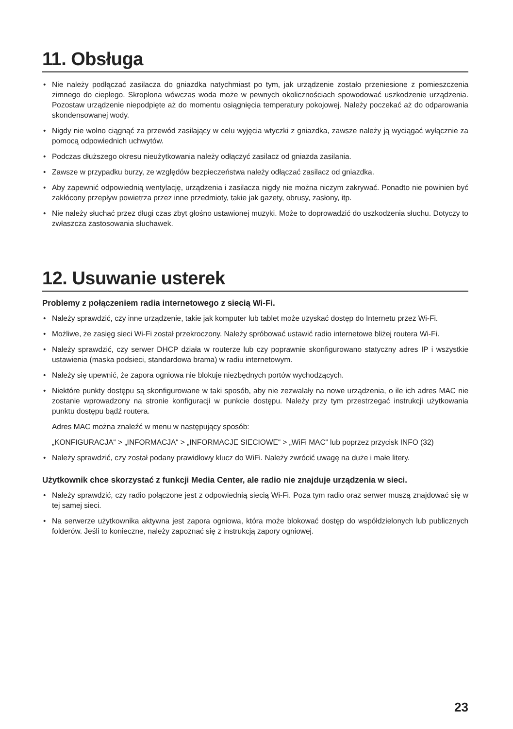11. Obsługa
• Nie należy podłączać zasilacza do gniazdka natychmiast po tym, jak urządzenie zostało przeniesione z pomieszczenia zimnego do ciepłego. Skroplona wówczas woda może w pewnych okolicznościach spowodować uszkodzenie urządzenia. Pozostaw urządzenie niepodpięte aż do momentu osiągnięcia temperatury pokojowej. Należy poczekać aż do odparowania skondensowanej wody.
• Nigdy nie wolno ciągnąć za przewód zasilający w celu wyjęcia wtyczki z gniazdka, zawsze należy ją wyciągać wyłącznie za pomocą odpowiednich uchwytów.
• Podczas dłuższego okresu nieużytkowania należy odłączyć zasilacz od gniazda zasilania.
• Zawsze w przypadku burzy, ze względów bezpieczeństwa należy odłączać zasilacz od gniazdka.
• Aby zapewnić odpowiednią wentylację, urządzenia i zasilacza nigdy nie można niczym zakrywać. Ponadto nie powinien być zakłócony przepływ powietrza przez inne przedmioty, takie jak gazety, obrusy, zasłony, itp.
• Nie należy słuchać przez długi czas zbyt głośno ustawionej muzyki. Może to doprowadzić do uszkodzenia słuchu. Dotyczy to zwłaszcza zastosowania słuchawek.
12. Usuwanie usterek
Problemy z połączeniem radia internetowego z siecią Wi-Fi.
• Należy sprawdzić, czy inne urządzenie, takie jak komputer lub tablet może uzyskać dostęp do Internetu przez Wi-Fi.
• Możliwe, że zasięg sieci Wi-Fi został przekroczony. Należy spróbować ustawić radio internetowe bliżej routera Wi-Fi.
• Należy sprawdzić, czy serwer DHCP działa w routerze lub czy poprawnie skonfigurowano statyczny adres IP i wszystkie ustawienia (maska podsieci, standardowa brama) w radiu internetowym.
• Należy się upewnić, że zapora ogniowa nie blokuje niezbędnych portów wychodzących.
• Niektóre punkty dostępu są skonfigurowane w taki sposób, aby nie zezwalały na nowe urządzenia, o ile ich adres MAC nie zostanie wprowadzony na stronie konfiguracji w punkcie dostępu. Należy przy tym przestrzegać instrukcji użytkowania punktu dostępu bądź routera.
Adres MAC można znaleźć w menu w następujący sposób:
„KONFIGURACJA“ > „INFORMACJA“ > „INFORMACJE SIECIOWE“ > „WiFi MAC“ lub poprzez przycisk INFO (32)
• Należy sprawdzić, czy został podany prawidłowy klucz do WiFi. Należy zwrócić uwagę na duże i małe litery.
Użytkownik chce skorzystać z funkcji Media Center, ale radio nie znajduje urządzenia w sieci.
• Należy sprawdzić, czy radio połączone jest z odpowiednią siecią Wi-Fi. Poza tym radio oraz serwer muszą znajdować się w tej samej sieci.
• Na serwerze użytkownika aktywna jest zapora ogniowa, która może blokować dostęp do współdzielonych lub publicznych folderów. Jeśli to konieczne, należy zapoznać się z instrukcją zapory ogniowej.
23